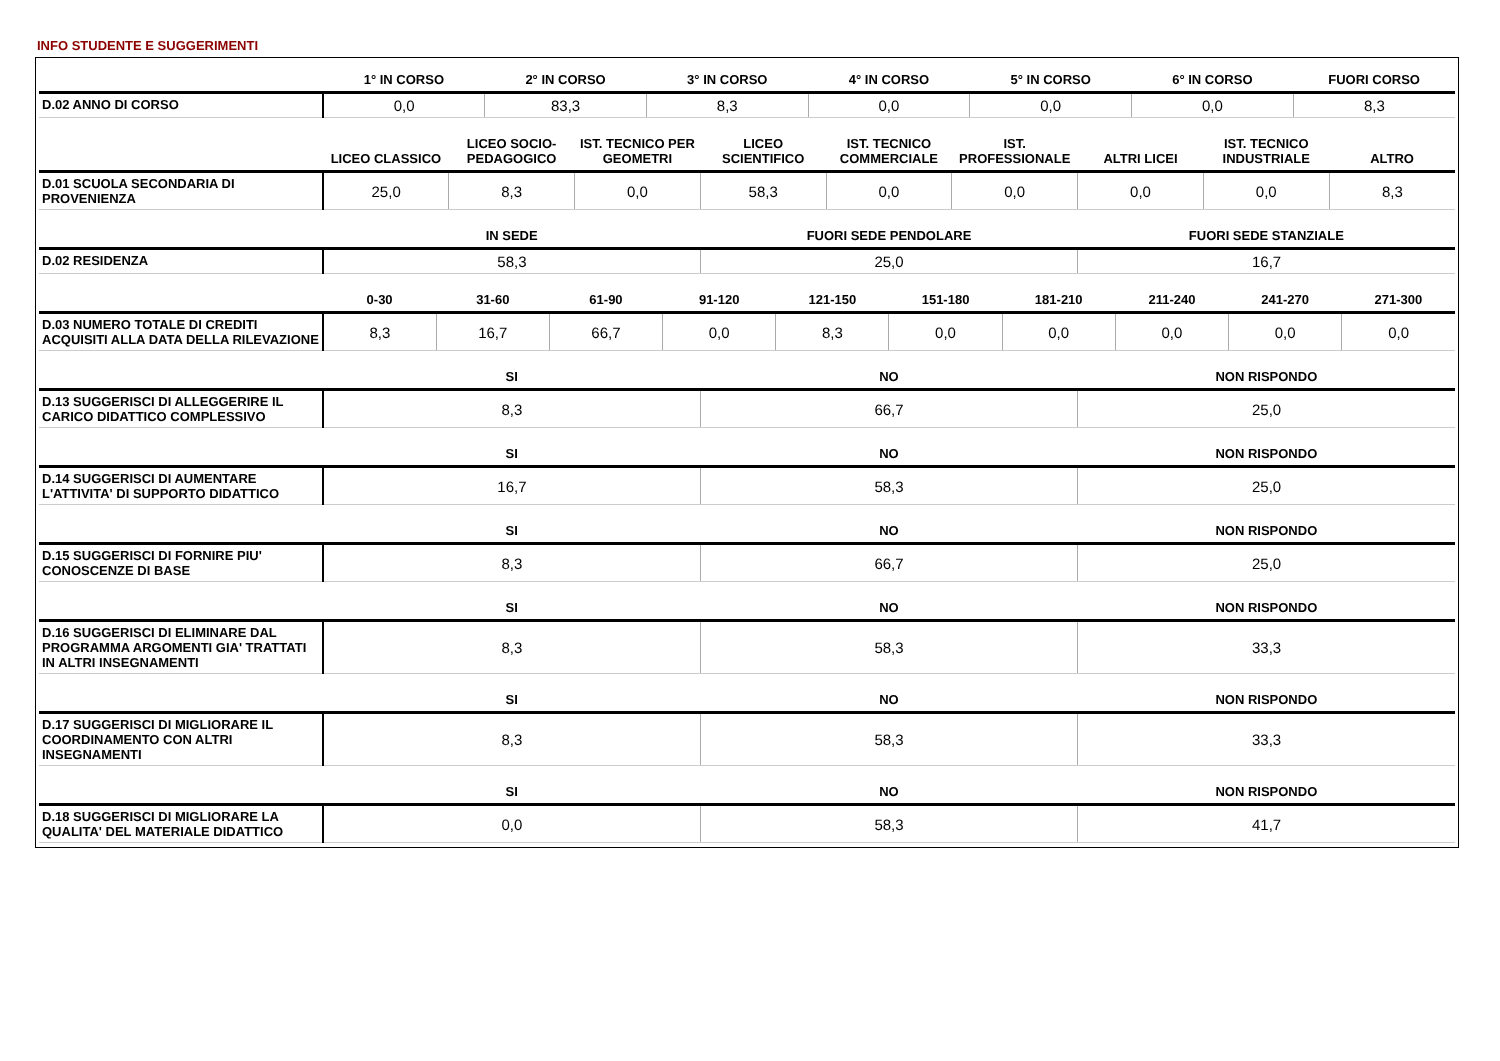INFO STUDENTE E SUGGERIMENTI
| | 1° IN CORSO | 2° IN CORSO | 3° IN CORSO | 4° IN CORSO | 5° IN CORSO | 6° IN CORSO | FUORI CORSO |
| --- | --- | --- | --- | --- | --- | --- | --- |
| D.02 ANNO DI CORSO | 0,0 | 83,3 | 8,3 | 0,0 | 0,0 | 0,0 | 8,3 |
| | LICEO CLASSICO | LICEO SOCIO-PEDAGOGICO | IST. TECNICO PER GEOMETRI | LICEO SCIENTIFICO | IST. TECNICO COMMERCIALE | IST. PROFESSIONALE | ALTRI LICEI | IST. TECNICO INDUSTRIALE | ALTRO |
| --- | --- | --- | --- | --- | --- | --- | --- | --- | --- |
| D.01 SCUOLA SECONDARIA DI PROVENIENZA | 25,0 | 8,3 | 0,0 | 58,3 | 0,0 | 0,0 | 0,0 | 0,0 | 8,3 |
| | IN SEDE | FUORI SEDE PENDOLARE | FUORI SEDE STANZIALE |
| --- | --- | --- | --- |
| D.02 RESIDENZA | 58,3 | 25,0 | 16,7 |
| | 0-30 | 31-60 | 61-90 | 91-120 | 121-150 | 151-180 | 181-210 | 211-240 | 241-270 | 271-300 |
| --- | --- | --- | --- | --- | --- | --- | --- | --- | --- | --- |
| D.03 NUMERO TOTALE DI CREDITI ACQUISITI ALLA DATA DELLA RILEVAZIONE | 8,3 | 16,7 | 66,7 | 0,0 | 8,3 | 0,0 | 0,0 | 0,0 | 0,0 | 0,0 |
| | SI | NO | NON RISPONDO |
| --- | --- | --- | --- |
| D.13 SUGGERISCI DI ALLEGGERIRE IL CARICO DIDATTICO COMPLESSIVO | 8,3 | 66,7 | 25,0 |
| | SI | NO | NON RISPONDO |
| --- | --- | --- | --- |
| D.14 SUGGERISCI DI AUMENTARE L'ATTIVITA' DI SUPPORTO DIDATTICO | 16,7 | 58,3 | 25,0 |
| | SI | NO | NON RISPONDO |
| --- | --- | --- | --- |
| D.15 SUGGERISCI DI FORNIRE PIU' CONOSCENZE DI BASE | 8,3 | 66,7 | 25,0 |
| | SI | NO | NON RISPONDO |
| --- | --- | --- | --- |
| D.16 SUGGERISCI DI ELIMINARE DAL PROGRAMMA ARGOMENTI GIA' TRATTATI IN ALTRI INSEGNAMENTI | 8,3 | 58,3 | 33,3 |
| | SI | NO | NON RISPONDO |
| --- | --- | --- | --- |
| D.17 SUGGERISCI DI MIGLIORARE IL COORDINAMENTO CON ALTRI INSEGNAMENTI | 8,3 | 58,3 | 33,3 |
| | SI | NO | NON RISPONDO |
| --- | --- | --- | --- |
| D.18 SUGGERISCI DI MIGLIORARE LA QUALITA' DEL MATERIALE DIDATTICO | 0,0 | 58,3 | 41,7 |